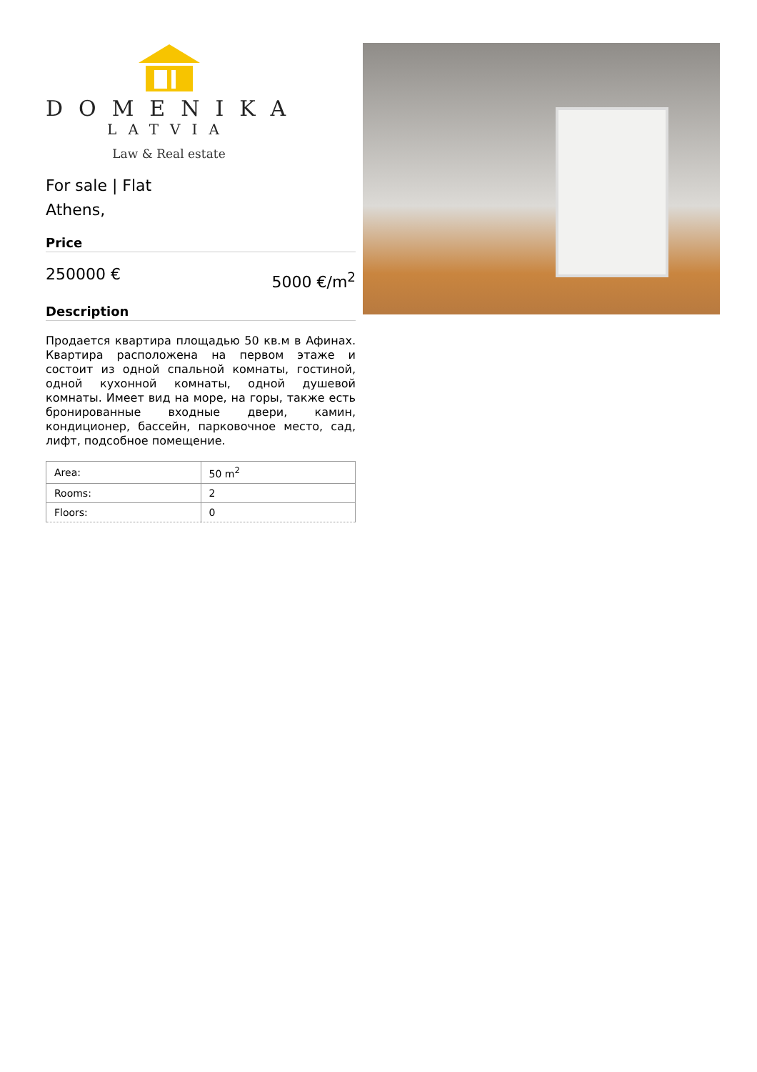DOMENIKA
LATVIA
Law & Real estate
For sale | Flat
Athens,
Price
250000 € 5000 €/m<sup>2</sup>
Description
Продается квартира площадью 50 кв.м в Афинах. Квартира расположена на первом этаже и состоит из одной спальной комнаты, гостиной, одной кухонной комнаты, одной душевой комнаты. Имеет вид на море, на горы, также есть бронированные входные двери, камин, кондиционер, бассейн, парковочное место, сад, лифт, подсобное помещение.
| Area: | 50 m<sup>2</sup> |
| Rooms: | 2 |
| Floors: | 0 |